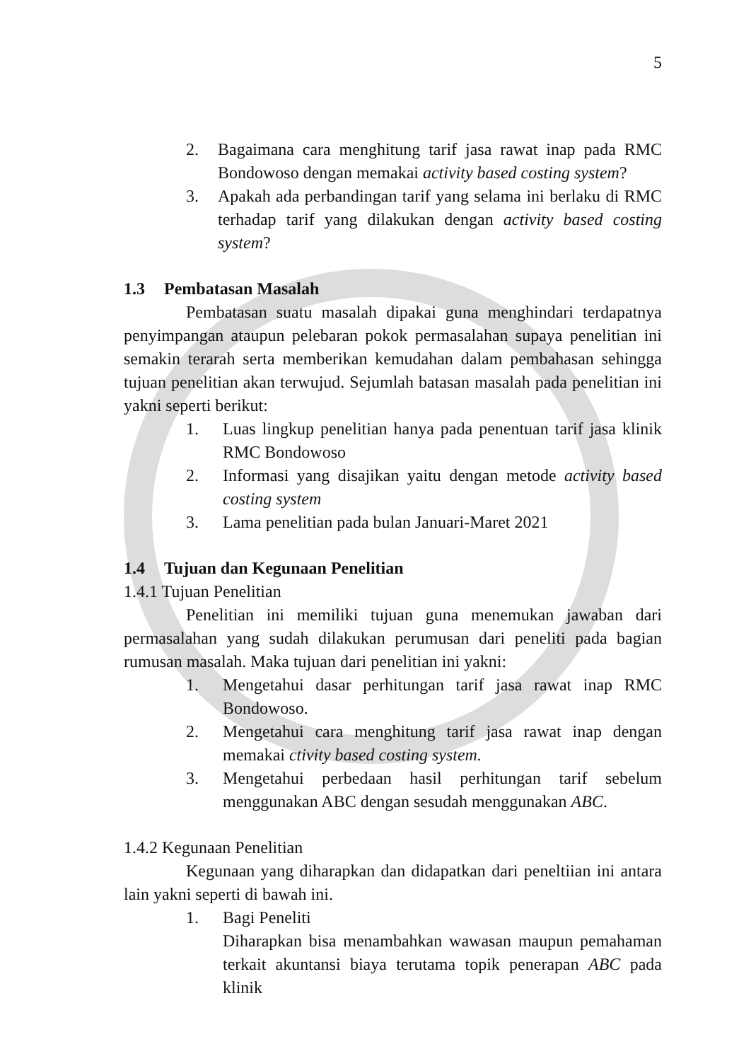5
2. Bagaimana cara menghitung tarif jasa rawat inap pada RMC Bondowoso dengan memakai activity based costing system?
3. Apakah ada perbandingan tarif yang selama ini berlaku di RMC terhadap tarif yang dilakukan dengan activity based costing system?
1.3 Pembatasan Masalah
Pembatasan suatu masalah dipakai guna menghindari terdapatnya penyimpangan ataupun pelebaran pokok permasalahan supaya penelitian ini semakin terarah serta memberikan kemudahan dalam pembahasan sehingga tujuan penelitian akan terwujud. Sejumlah batasan masalah pada penelitian ini yakni seperti berikut:
1. Luas lingkup penelitian hanya pada penentuan tarif jasa klinik RMC Bondowoso
2. Informasi yang disajikan yaitu dengan metode activity based costing system
3. Lama penelitian pada bulan Januari-Maret 2021
1.4 Tujuan dan Kegunaan Penelitian
1.4.1 Tujuan Penelitian
Penelitian ini memiliki tujuan guna menemukan jawaban dari permasalahan yang sudah dilakukan perumusan dari peneliti pada bagian rumusan masalah. Maka tujuan dari penelitian ini yakni:
1. Mengetahui dasar perhitungan tarif jasa rawat inap RMC Bondowoso.
2. Mengetahui cara menghitung tarif jasa rawat inap dengan memakai ctivity based costing system.
3. Mengetahui perbedaan hasil perhitungan tarif sebelum menggunakan ABC dengan sesudah menggunakan ABC.
1.4.2 Kegunaan Penelitian
Kegunaan yang diharapkan dan didapatkan dari peneltiian ini antara lain yakni seperti di bawah ini.
1. Bagi Peneliti
Diharapkan bisa menambahkan wawasan maupun pemahaman terkait akuntansi biaya terutama topik penerapan ABC pada klinik